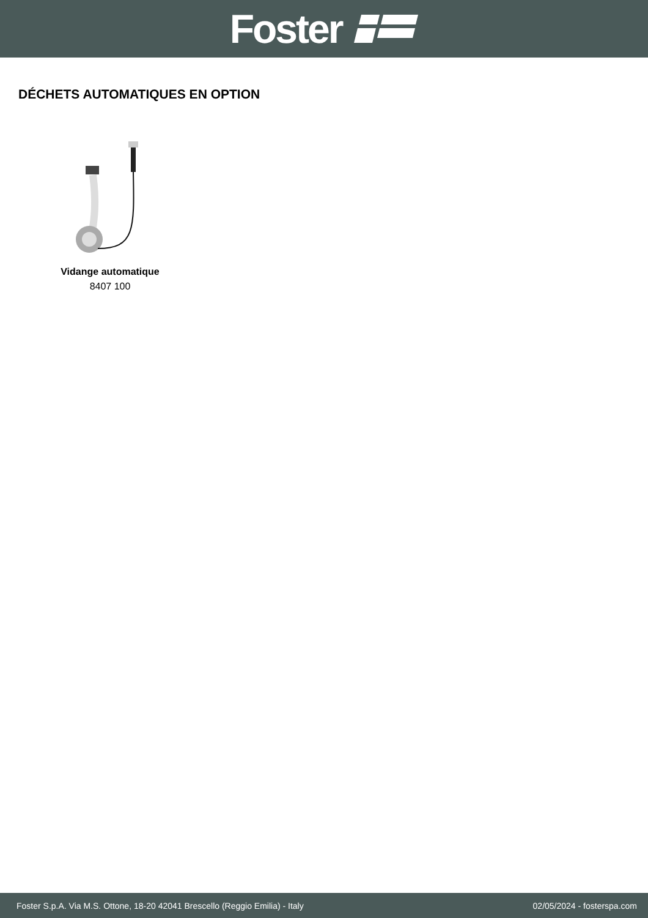Foster
DÉCHETS AUTOMATIQUES EN OPTION
Vidange automatique
8407 100
Foster S.p.A. Via M.S. Ottone, 18-20 42041 Brescello (Reggio Emilia) - Italy 02/05/2024 - fosterspa.com